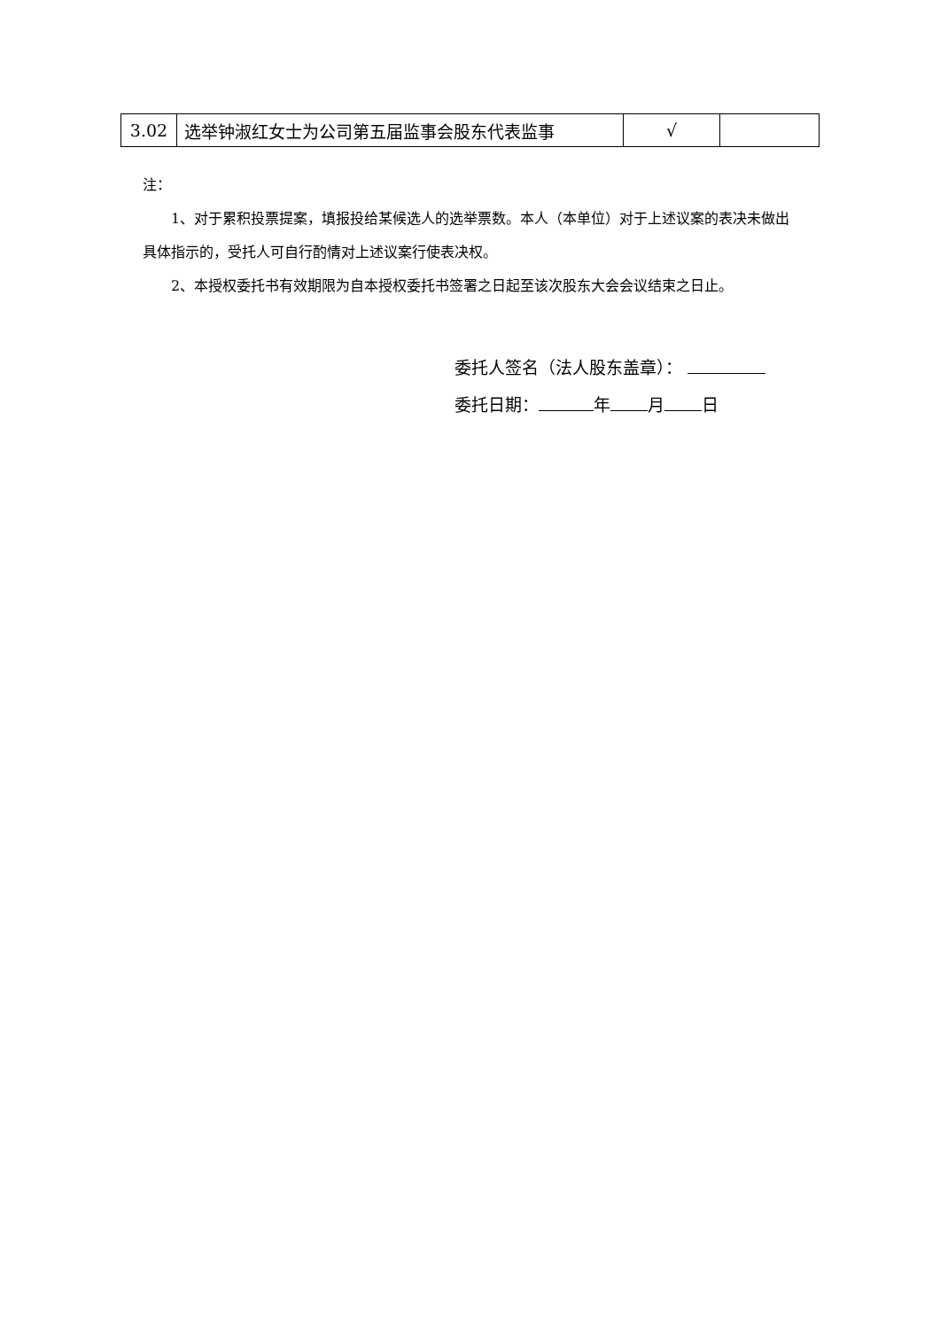| 3.02 | 选举钟淑红女士为公司第五届监事会股东代表监事 | √ | |
注：
1、对于累积投票提案，填报投给某候选人的选举票数。本人（本单位）对于上述议案的表决未做出具体指示的，受托人可自行酌情对上述议案行使表决权。
2、本授权委托书有效期限为自本授权委托书签署之日起至该次股东大会会议结束之日止。
委托人签名（法人股东盖章）：
委托日期： 年 月 日